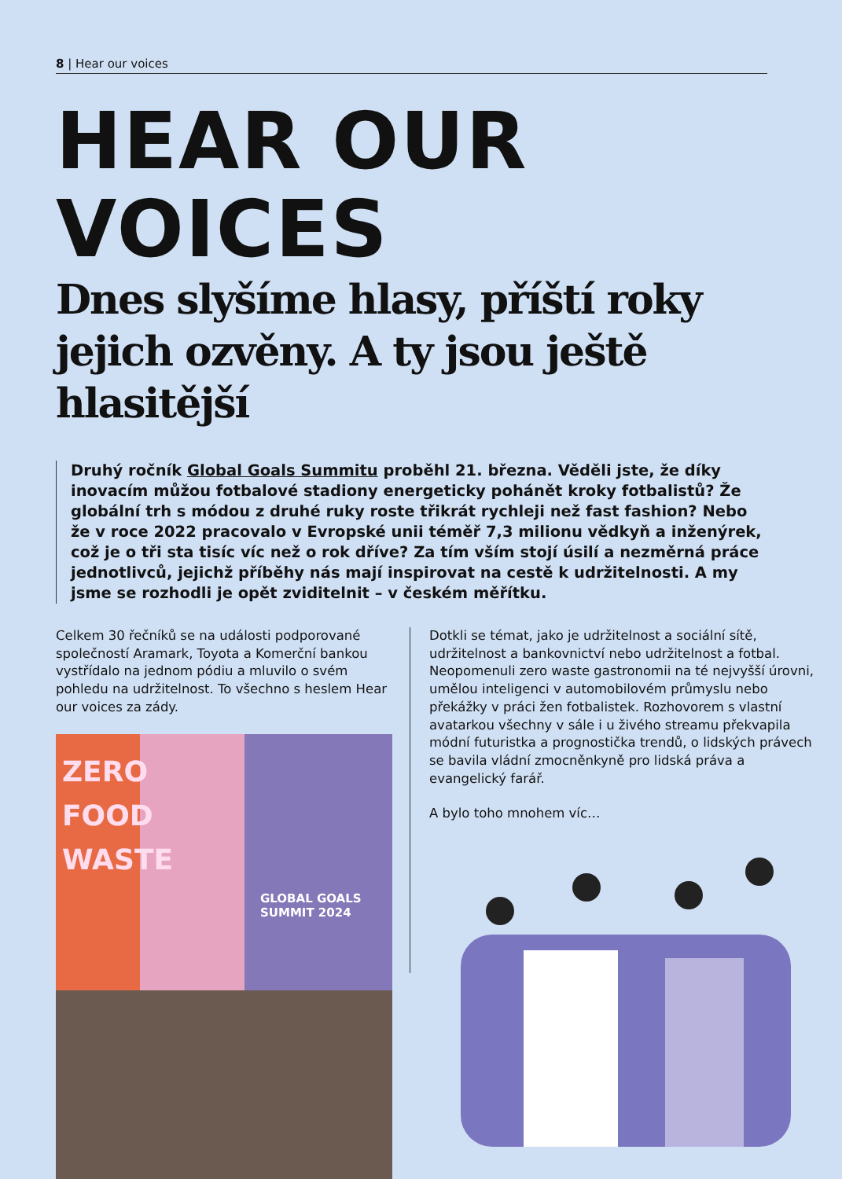8 | Hear our voices
HEAR OUR
VOICES
Dnes slyšíme hlasy, příští roky jejich ozvěny. A ty jsou ještě hlasitější
Druhý ročník Global Goals Summitu proběhl 21. března. Věděli jste, že díky inovacím můžou fotbalové stadiony energeticky pohánět kroky fotbalistů? Že globální trh s módou z druhé ruky roste třikrát rychleji než fast fashion? Nebo že v roce 2022 pracovalo v Evropské unii téměř 7,3 milionu vědkyň a inženýrek, což je o tři sta tisíc víc než o rok dříve? Za tím vším stojí úsilí a nezměrná práce jednotlivců, jejichž příběhy nás mají inspirovat na cestě k udržitelnosti. A my jsme se rozhodli je opět zviditelnit – v českém měřítku.
Celkem 30 řečníků se na události podporované společností Aramark, Toyota a Komerční bankou vystřídalo na jednom pódiu a mluvilo o svém pohledu na udržitelnost. To všechno s heslem Hear our voices za zády.
ZERO
FOOD
WASTE
GLOBAL GOALS
SUMMIT 2024
Dotkli se témat, jako je udržitelnost a sociální sítě, udržitelnost a bankovnictví nebo udržitelnost a fotbal. Neopomenuli zero waste gastronomii na té nejvyšší úrovni, umělou inteligenci v automobilovém průmyslu nebo překážky v práci žen fotbalistek. Rozhovorem s vlastní avatarkou všechny v sále i u živého streamu překvapila módní futuristka a prognostička trendů, o lidských právech se bavila vládní zmocněnkyně pro lidská práva a evangelický farář.
A bylo toho mnohem víc…